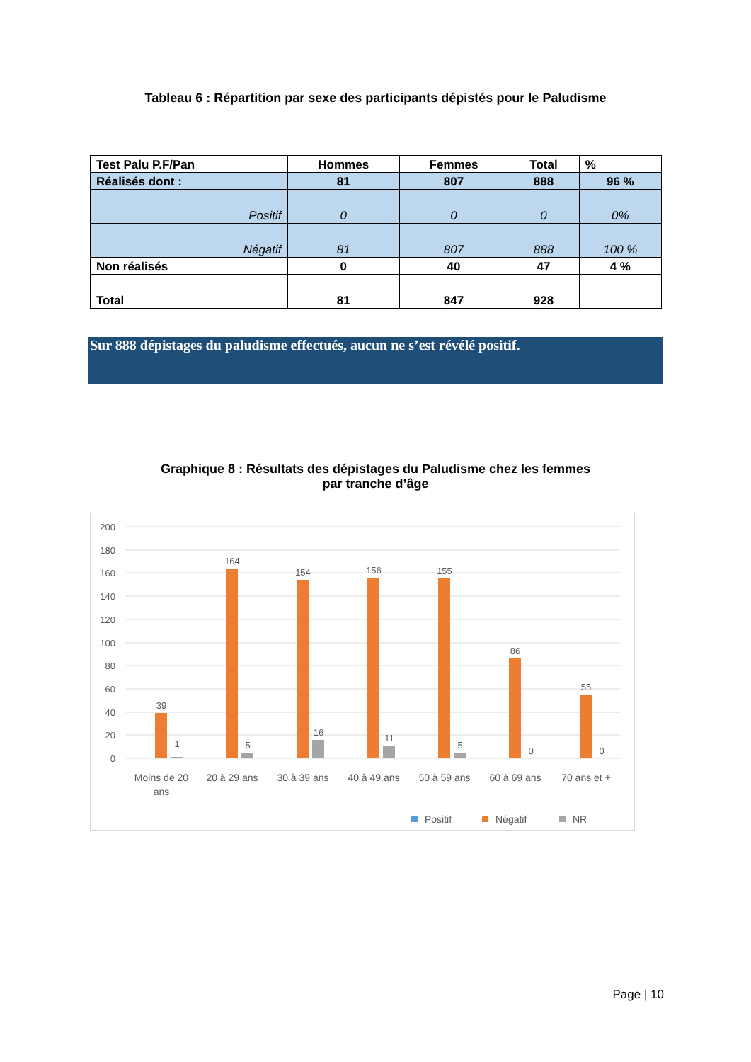Tableau 6 : Répartition par sexe des participants dépistés pour le Paludisme
| Test Palu P.F/Pan | Hommes | Femmes | Total | % |
| Réalisés dont : | 81 | 807 | 888 | 96 % |
| Positif | 0 | 0 | 0 | 0% |
| Négatif | 81 | 807 | 888 | 100 % |
| Non réalisés | 0 | 40 | 47 | 4 % |
| Total | 81 | 847 | 928 | |
Sur 888 dépistages du paludisme effectués, aucun ne s’est révélé positif.
Graphique 8 : Résultats des dépistages du Paludisme chez les femmes
par tranche d’âge
200
180
160
140
120
100
80
60
40
20
0
39
1
164
5
154
16
156
11
155
5
86
0
55
0
Moins de 20
ans
20 à 29 ans
30 à 39 ans
40 à 49 ans
50 à 59 ans
60 à 69 ans
70 ans et +
Positif
Négatif
NR
Page | 10